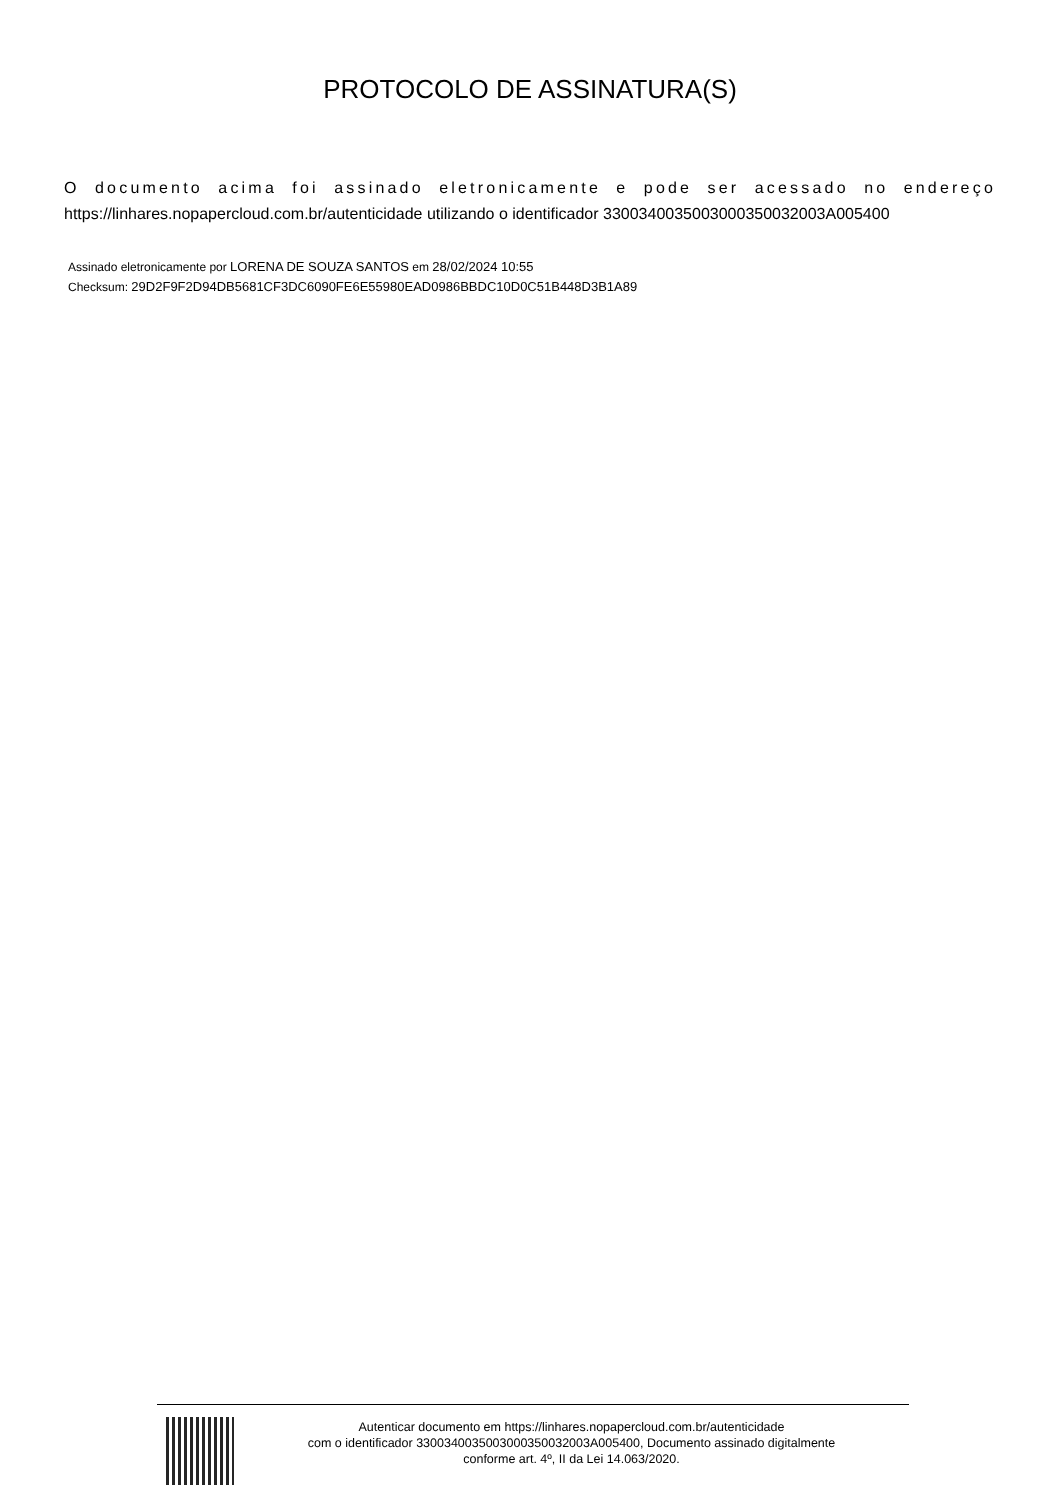PROTOCOLO DE ASSINATURA(S)
O documento acima foi assinado eletronicamente e pode ser acessado no endereço https://linhares.nopapercloud.com.br/autenticidade utilizando o identificador 330034003500300035003200​3A005400
Assinado eletronicamente por LORENA DE SOUZA SANTOS em 28/02/2024 10:55
Checksum: 29D2F9F2D94DB5681CF3DC6090FE6E55980EAD0986BBDC10D0C51B448D3B1A89
Autenticar documento em https://linhares.nopapercloud.com.br/autenticidade
com o identificador 3300340035003000350032003A005400, Documento assinado digitalmente
conforme art. 4º, II da Lei 14.063/2020.